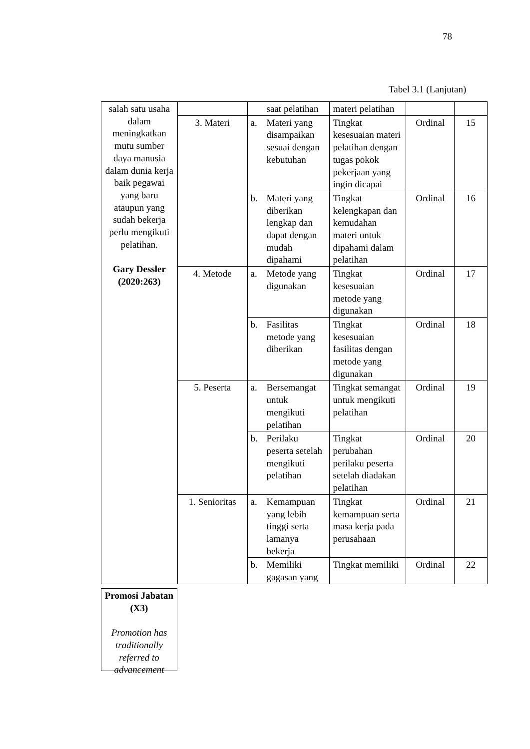78
Tabel 3.1 (Lanjutan)
| salah satu usaha dalam meningkatkan mutu sumber daya manusia dalam dunia kerja baik pegawai yang baru ataupun yang sudah bekerja perlu mengikuti pelatihan. Gary Dessler (2020:263) | | saat pelatihan | materi pelatihan | | |
| | 3. Materi | a. Materi yang disampaikan sesuai dengan kebutuhan | Tingkat kesesuaian materi pelatihan dengan tugas pokok pekerjaan yang ingin dicapai | Ordinal | 15 |
| | | b. Materi yang diberikan lengkap dan dapat dengan mudah dipahami | Tingkat kelengkapan dan kemudahan materi untuk dipahami dalam pelatihan | Ordinal | 16 |
| | 4. Metode | a. Metode yang digunakan | Tingkat kesesuaian metode yang digunakan | Ordinal | 17 |
| | | b. Fasilitas metode yang diberikan | Tingkat kesesuaian fasilitas dengan metode yang digunakan | Ordinal | 18 |
| | 5. Peserta | a. Bersemangat untuk mengikuti pelatihan | Tingkat semangat untuk mengikuti pelatihan | Ordinal | 19 |
| | | b. Perilaku peserta setelah mengikuti pelatihan | Tingkat perubahan perilaku peserta setelah diadakan pelatihan | Ordinal | 20 |
| | 1. Senioritas | a. Kemampuan yang lebih tinggi serta lamanya bekerja | Tingkat kemampuan serta masa kerja pada perusahaan | Ordinal | 21 |
| | | b. Memiliki gagasan yang | Tingkat memiliki | Ordinal | 22 |
Promosi Jabatan (X3)
Promotion has traditionally referred to advancement